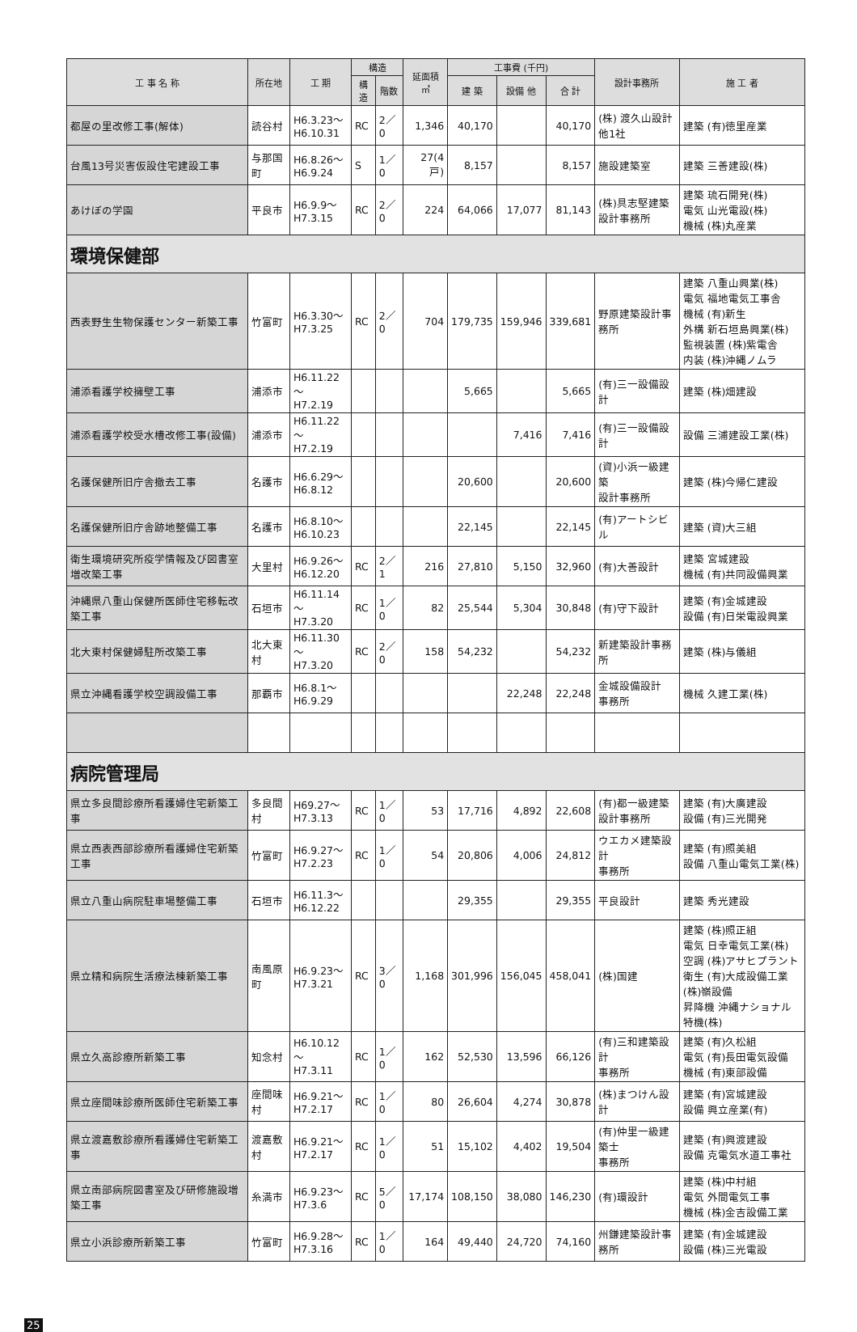| 工 事 名 称 | 所在地 | 工 期 | 構造 | | 延面積 ㎡ | 工事費 (千円) | | | 設計事務所 | 施 工 者 |
| --- | --- | --- | --- | --- | --- | --- | --- | --- | --- | --- |
| | | | 構造 | 階数 | | 建 築 | 設備 他 | 合 計 | | |
| 都屋の里改修工事(解体) | 読谷村 | H6.3.23～ H6.10.31 | RC | 2／0 | 1,346 | 40,170 | | 40,170 | (株) 渡久山設計 他1社 | 建築 (有)徳里産業 |
| 台風13号災害仮設住宅建設工事 | 与那国町 | H6.8.26～ H6.9.24 | S | 1／0 | 27(4戸) | 8,157 | | 8,157 | 施設建築室 | 建築 三善建設(株) |
| あけぼの学園 | 平良市 | H6.9.9～ H7.3.15 | RC | 2／0 | 224 | 64,066 | 17,077 | 81,143 | (株)具志堅建築 設計事務所 | 建築 琉石開発(株) 電気 山光電設(株) 機械 (株)丸産業 |
| 環境保健部 | | | | | | | | | | |
| 西表野生生物保護センター新築工事 | 竹富町 | H6.3.30～ H7.3.25 | RC | 2／0 | 704 | 179,735 | 159,946 | 339,681 | 野原建築設計事務所 | 建築 八重山興業(株) 電気 福地電気工事舎 機械 (有)新生 外構 新石垣島興業(株) 監視装置 (株)紫電舎 内装 (株)沖縄ノムラ |
| 浦添看護学校擁壁工事 | 浦添市 | H6.11.22～ H7.2.19 | | | | 5,665 | | 5,665 | (有)三一設備設計 | 建築 (株)畑建設 |
| 浦添看護学校受水槽改修工事(設備) | 浦添市 | H6.11.22～ H7.2.19 | | | | | 7,416 | 7,416 | (有)三一設備設計 | 設備 三浦建設工業(株) |
| 名護保健所旧庁舎撤去工事 | 名護市 | H6.6.29～ H6.8.12 | | | | 20,600 | | 20,600 | (資)小浜一級建築 設計事務所 | 建築 (株)今帰仁建設 |
| 名護保健所旧庁舎跡地整備工事 | 名護市 | H6.8.10～ H6.10.23 | | | | 22,145 | | 22,145 | (有)アートシビル | 建築 (資)大三組 |
| 衛生環境研究所疫学情報及び図書室増改築工事 | 大里村 | H6.9.26～ H6.12.20 | RC | 2／1 | 216 | 27,810 | 5,150 | 32,960 | (有)大善設計 | 建築 宮城建設 機械 (有)共同設備興業 |
| 沖縄県八重山保健所医師住宅移転改築工事 | 石垣市 | H6.11.14～ H7.3.20 | RC | 1／0 | 82 | 25,544 | 5,304 | 30,848 | (有)守下設計 | 建築 (有)金城建設 設備 (有)日栄電設興業 |
| 北大東村保健婦駐所改築工事 | 北大東村 | H6.11.30～ H7.3.20 | RC | 2／0 | 158 | 54,232 | | 54,232 | 新建築設計事務所 | 建築 (株)与儀組 |
| 県立沖縄看護学校空調設備工事 | 那覇市 | H6.8.1～ H6.9.29 | | | | | 22,248 | 22,248 | 金城設備設計 事務所 | 機械 久建工業(株) |
| 病院管理局 | | | | | | | | | | |
| 県立多良間診療所看護婦住宅新築工事 | 多良間村 | H69.27～ H7.3.13 | RC | 1／0 | 53 | 17,716 | 4,892 | 22,608 | (有)都一級建築 設計事務所 | 建築 (有)大廣建設 設備 (有)三光開発 |
| 県立西表西部診療所看護婦住宅新築工事 | 竹富町 | H6.9.27～ H7.2.23 | RC | 1／0 | 54 | 20,806 | 4,006 | 24,812 | ウエカメ建築設計 事務所 | 建築 (有)照美組 設備 八重山電気工業(株) |
| 県立八重山病院駐車場整備工事 | 石垣市 | H6.11.3～ H6.12.22 | | | | 29,355 | | 29,355 | 平良設計 | 建築 秀光建設 |
| 県立精和病院生活療法棟新築工事 | 南風原町 | H6.9.23～ H7.3.21 | RC | 3／0 | 1,168 | 301,996 | 156,045 | 458,041 | (株)国建 | 建築 (株)照正組 電気 日幸電気工業(株) 空調 (株)アサヒプラント 衛生 (有)大成設備工業 (株)嶺設備 昇降機 沖縄ナショナル特機(株) |
| 県立久高診療所新築工事 | 知念村 | H6.10.12～ H7.3.11 | RC | 1／0 | 162 | 52,530 | 13,596 | 66,126 | (有)三和建築設計 事務所 | 建築 (有)久松組 電気 (有)長田電気設備 機械 (有)東部設備 |
| 県立座間味診療所医師住宅新築工事 | 座間味村 | H6.9.21～ H7.2.17 | RC | 1／0 | 80 | 26,604 | 4,274 | 30,878 | (株)まつけん設計 | 建築 (有)宮城建設 設備 興立産業(有) |
| 県立渡嘉敷診療所看護婦住宅新築工事 | 渡嘉敷村 | H6.9.21～ H7.2.17 | RC | 1／0 | 51 | 15,102 | 4,402 | 19,504 | (有)仲里一級建築士 事務所 | 建築 (有)興渡建設 設備 克電気水道工事社 |
| 県立南部病院図書室及び研修施設増築工事 | 糸満市 | H6.9.23～ H7.3.6 | RC | 5／0 | 17,174 | 108,150 | 38,080 | 146,230 | (有)環設計 | 建築 (株)中村組 電気 外間電気工事 機械 (株)金吉設備工業 |
| 県立小浜診療所新築工事 | 竹富町 | H6.9.28～ H7.3.16 | RC | 1／0 | 164 | 49,440 | 24,720 | 74,160 | 州鎌建築設計事務所 | 建築 (有)金城建設 設備 (株)三光電設 |
25